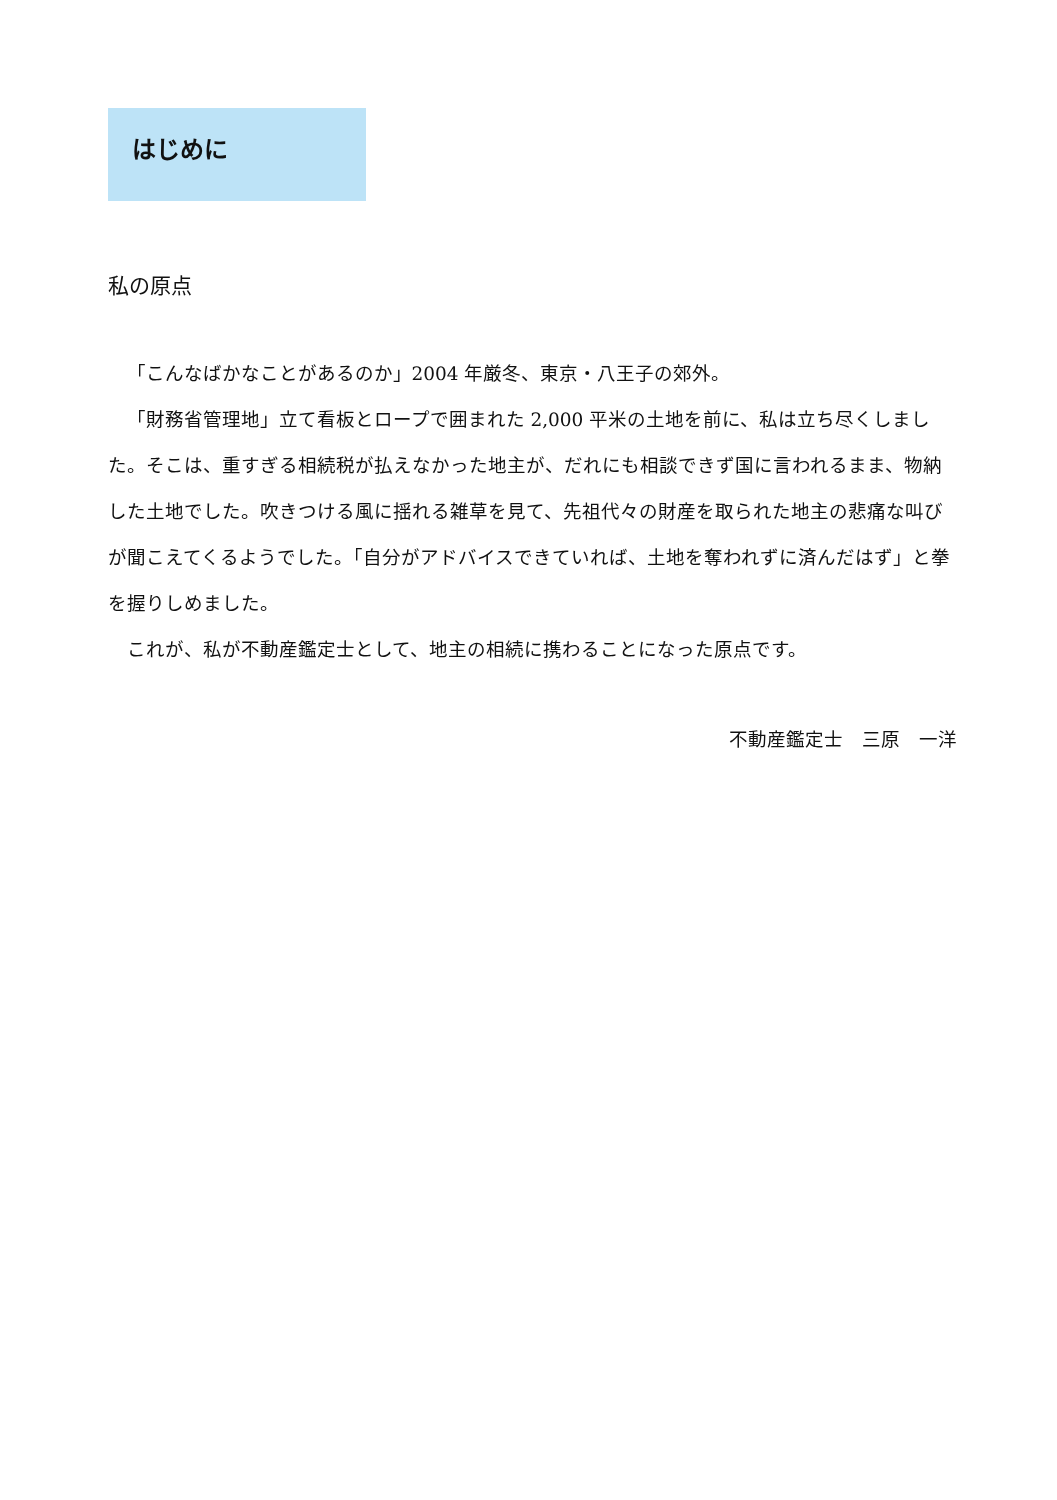はじめに
私の原点
「こんなばかなことがあるのか」2004 年厳冬、東京・八王子の郊外。
「財務省管理地」立て看板とロープで囲まれた 2,000 平米の土地を前に、私は立ち尽くしました。そこは、重すぎる相続税が払えなかった地主が、だれにも相談できず国に言われるまま、物納した土地でした。吹きつける風に揺れる雑草を見て、先祖代々の財産を取られた地主の悲痛な叫びが聞こえてくるようでした。「自分がアドバイスできていれば、土地を奪われずに済んだはず」と拳を握りしめました。
これが、私が不動産鑑定士として、地主の相続に携わることになった原点です。
不動産鑑定士　三原　一洋